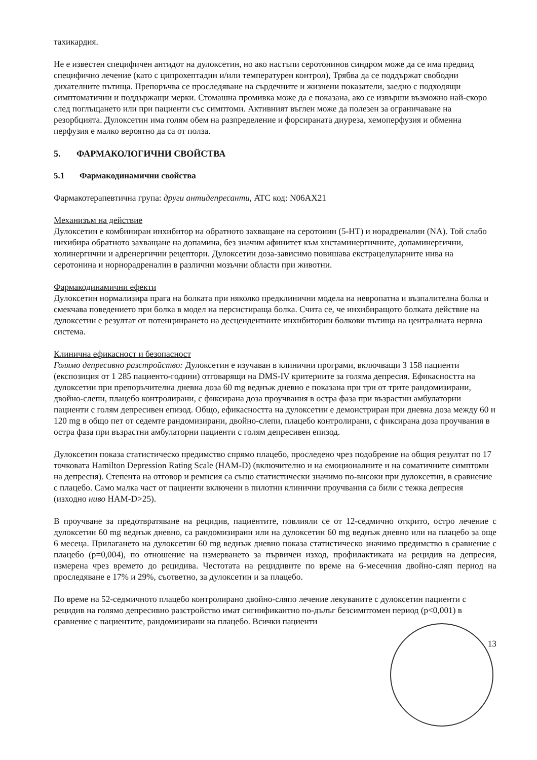тахикардия.
Не е известен специфичен антидот на дулоксетин, но ако настъпи серотонинов синдром може да се има предвид специфично лечение (като с ципрохептадин и/или температурен контрол), Трябва да се поддържат свободни дихателните пътища. Препоръчва се проследяване на сърдечните и жизнени показатели, заедно с подходящи симптоматични и поддържащи мерки. Стомашна промивка може да е показана, ако се извърши възможно най-скоро след поглъщането или при пациенти със симптоми. Активният въглен може да полезен за ограничаване на резорбцията. Дулоксетин има голям обем на разпределение и форсираната диуреза, хемоперфузия и обменна перфузия е малко вероятно да са от полза.
5. ФАРМАКОЛОГИЧНИ СВОЙСТВА
5.1 Фармакодинамични свойства
Фармакотерапевтична група: други антидепресанти, ATC код: N06AX21
Механизъм на действие
Дулоксетин е комбиниран инхибитор на обратното захващане на серотонин (5-HT) и норадреналин (NA). Той слабо инхибира обратното захващане на допамина, без значим афинитет към хистаминергичните, допаминергични, холинергични и адренергични рецептори. Дулоксетин доза-зависимо повишава екстрацелуларните нива на серотонина и норнорадреналин в различни мозъчни области при животни.
Фармакодинамични ефекти
Дулоксетин нормализира прага на болката при няколко предклинични модела на невропатна и възпалителна болка и смекчава поведението при болка в модел на персистираща болка. Счита се, че инхибиращото болката действие на дулоксетин е резултат от потенциирането на десцендентните инхибиторни болкови пътища на централната нервна система.
Клинична ефикасност и безопасност
Голямо депресивно разстройство: Дулоксетин е изучаван в клинични програми, включващи 3 158 пациенти (експозиция от 1 285 пациенто-години) отговарящи на DMS-IV критериите за голяма депресия. Ефикасността на дулоксетин при препоръчителна дневна доза 60 mg веднъж дневно е показана при три от трите рандомизирани, двойно-слепи, плацебо контролирани, с фиксирана доза проучвания в остра фаза при възрастни амбулаторни пациенти с голям депресивен епизод. Общо, ефикасността на дулоксетин е демонстриран при дневна доза между 60 и 120 mg в общо пет от седемте рандомизирани, двойно-слепи, плацебо контролирани, с фиксирана доза проучвания в остра фаза при възрастни амбулаторни пациенти с голям депресивен епизод.
Дулоксетин показа статистическо предимство спрямо плацебо, проследено чрез подобрение на общия резултат по 17 точковата Hamilton Depression Rating Scale (HAM-D) (включително и на емоционалните и на соматичните симптоми на депресия). Степента на отговор и ремисия са също статистически значимо по-високи при дулоксетин, в сравнение с плацебо. Само малка част от пациенти включени в пилотни клинични проучвания са били с тежка депресия (изходно ниво HAM-D>25).
В проучване за предотвратяване на рецидив, пациентите, повлияли се от 12-седмично открито, остро лечение с дулоксетин 60 mg веднъж дневно, са рандомизирани или на дулоксетин 60 mg веднъж дневно или на плацебо за още 6 месеца. Прилагането на дулоксетин 60 mg веднъж дневно показа статистическо значимо предимство в сравнение с плацебо (p=0,004), по отношение на измерването за първичен изход, профилактиката на рецидив на депресия, измерена чрез времето до рецидива. Честотата на рецидивите по време на 6-месечния двойно-сляп период на проследяване е 17% и 29%, съответно, за дулоксетин и за плацебо.
По време на 52-седмичното плацебо контролирано двойно-сляпо лечение лекуваните с дулоксетин пациенти с рецидив на голямо депресивно разстройство имат сигнификантно по-дълъг безсимптомен период (p<0,001) в сравнение с пациентите, рандомизирани на плацебо. Всички пациенти
13